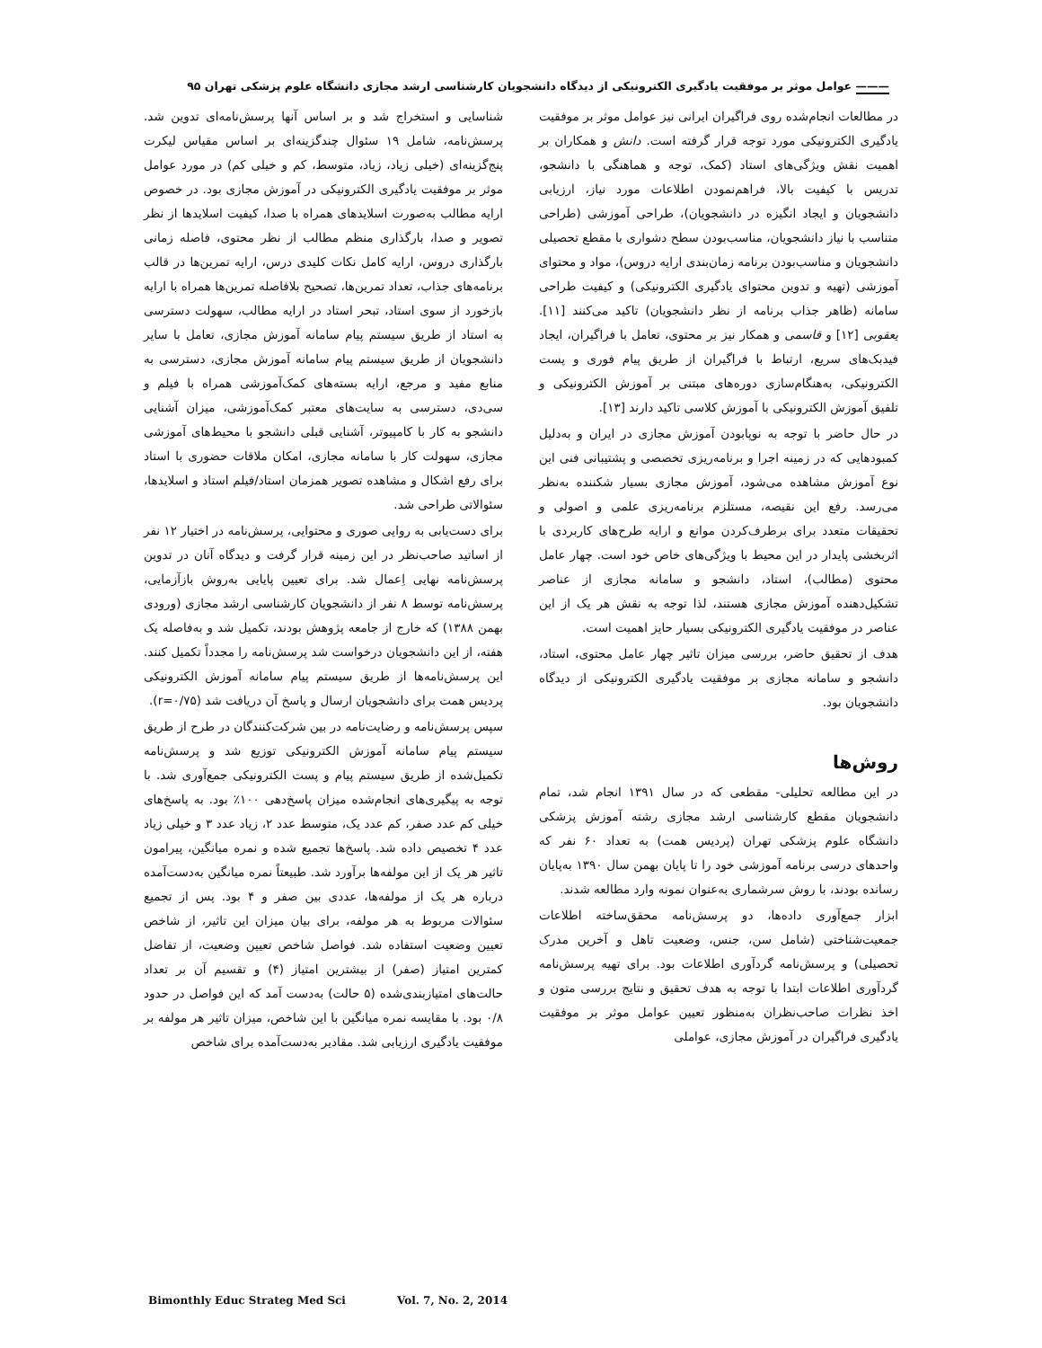——— عوامل موثر بر موفقیت یادگیری الکترونیکی از دیدگاه دانشجویان کارشناسی ارشد مجازی دانشگاه علوم پزشکی تهران ۹۵
در مطالعات انجام‌شده روی فراگیران ایرانی نیز عوامل موثر بر موفقیت یادگیری الکترونیکی مورد توجه قرار گرفته است. دانش و همکاران بر اهمیت نقش ویژگی‌های استاد (کمک، توجه و هماهنگی با دانشجو، تدریس با کیفیت بالا، فراهم‌نمودن اطلاعات مورد نیاز، ارزیابی دانشجویان و ایجاد انگیزه در دانشجویان)، طراحی آموزشی (طراحی متناسب با نیاز دانشجویان، مناسب‌بودن سطح دشواری با مقطع تحصیلی دانشجویان و مناسب‌بودن برنامه زمان‌بندی ارایه دروس)، مواد و محتوای آموزشی (تهیه و تدوین محتوای یادگیری الکترونیکی) و کیفیت طراحی سامانه (ظاهر جذاب برنامه از نظر دانشجویان) تاکید می‌کنند [۱۱]. یعقوبی [۱۲] و قاسمی و همکار نیز بر محتوی، تعامل با فراگیران، ایجاد فیدبک‌های سریع، ارتباط با فراگیران از طریق پیام فوری و پست الکترونیکی، به‌هنگام‌سازی دوره‌های مبتنی بر آموزش الکترونیکی و تلفیق آموزش الکترونیکی با آموزش کلاسی تاکید دارند [۱۳].
در حال حاضر با توجه به نوپابودن آموزش مجازی در ایران و به‌دلیل کمبودهایی که در زمینه اجرا و برنامه‌ریزی تخصصی و پشتیبانی فنی این نوع آموزش مشاهده می‌شود، آموزش مجازی بسیار شکننده به‌نظر می‌رسد. رفع این نقیصه، مستلزم برنامه‌ریزی علمی و اصولی و تحقیقات متعدد برای برطرف‌کردن موانع و ارایه طرح‌های کاربردی با اثربخشی پایدار در این محیط با ویژگی‌های خاص خود است. چهار عامل محتوی (مطالب)، استاد، دانشجو و سامانه مجازی از عناصر تشکیل‌دهنده آموزش مجازی هستند، لذا توجه به نقش هر یک از این عناصر در موفقیت یادگیری الکترونیکی بسیار حایز اهمیت است.
هدف از تحقیق حاضر، بررسی میزان تاثیر چهار عامل محتوی، استاد، دانشجو و سامانه مجازی بر موفقیت یادگیری الکترونیکی از دیدگاه دانشجویان بود.
روش‌ها
در این مطالعه تحلیلی- مقطعی که در سال ۱۳۹۱ انجام شد، تمام دانشجویان مقطع کارشناسی ارشد مجازی رشته آموزش پزشکی دانشگاه علوم پزشکی تهران (پردیس همت) به تعداد ۶۰ نفر که واحدهای درسی برنامه آموزشی خود را تا پایان بهمن سال ۱۳۹۰ به‌پایان رسانده بودند، با روش سرشماری به‌عنوان نمونه وارد مطالعه شدند.
ابزار جمع‌آوری داده‌ها، دو پرسش‌نامه محقق‌ساخته اطلاعات جمعیت‌شناختی (شامل سن، جنس، وضعیت تاهل و آخرین مدرک تحصیلی) و پرسش‌نامه گردآوری اطلاعات بود. برای تهیه پرسش‌نامه گردآوری اطلاعات ابتدا با توجه به هدف تحقیق و نتایج بررسی متون و اخذ نظرات صاحب‌نظران به‌منظور تعیین عوامل موثر بر موفقیت یادگیری فراگیران در آموزش مجازی، عواملی
شناسایی و استخراج شد و بر اساس آنها پرسش‌نامه‌ای تدوین شد. پرسش‌نامه، شامل ۱۹ سئوال چندگزینه‌ای بر اساس مقیاس لیکرت پنج‌گزینه‌ای (خیلی زیاد، زیاد، متوسط، کم و خیلی کم) در مورد عوامل موثر بر موفقیت یادگیری الکترونیکی در آموزش مجازی بود. در خصوص ارایه مطالب به‌صورت اسلایدهای همراه با صدا، کیفیت اسلایدها از نظر تصویر و صدا، بارگذاری منظم مطالب از نظر محتوی، فاصله زمانی بارگذاری دروس، ارایه کامل نکات کلیدی درس، ارایه تمرین‌ها در قالب برنامه‌های جذاب، تعداد تمرین‌ها، تصحیح بلافاصله تمرین‌ها همراه با ارایه بازخورد از سوی استاد، تبحر استاد در ارایه مطالب، سهولت دسترسی به استاد از طریق سیستم پیام سامانه آموزش مجازی، تعامل با سایر دانشجویان از طریق سیستم پیام سامانه آموزش مجازی، دسترسی به منابع مفید و مرجع، ارایه بسته‌های کمک‌آموزشی همراه با فیلم و سی‌دی، دسترسی به سایت‌های معتبر کمک‌آموزشی، میزان آشنایی دانشجو به کار با کامپیوتر، آشنایی قبلی دانشجو با محیط‌های آموزشی مجازی، سهولت کار با سامانه مجازی، امکان ملاقات حضوری با استاد برای رفع اشکال و مشاهده تصویر همزمان استاد/فیلم استاد و اسلایدها، سئوالاتی طراحی شد.
برای دست‌یابی به روایی صوری و محتوایی، پرسش‌نامه در اختیار ۱۲ نفر از اساتید صاحب‌نظر در این زمینه قرار گرفت و دیدگاه آنان در تدوین پرسش‌نامه نهایی اِعمال شد. برای تعیین پایایی به‌روش بازآزمایی، پرسش‌نامه توسط ۸ نفر از دانشجویان کارشناسی ارشد مجازی (ورودی بهمن ۱۳۸۸) که خارج از جامعه پژوهش بودند، تکمیل شد و به‌فاصله یک هفته، از این دانشجویان درخواست شد پرسش‌نامه را مجدداً تکمیل کنند. این پرسش‌نامه‌ها از طریق سیستم پیام سامانه آموزش الکترونیکی پردیس همت برای دانشجویان ارسال و پاسخ آن دریافت شد (r=۰/۷۵).
سپس پرسش‌نامه و رضایت‌نامه در بین شرکت‌کنندگان در طرح از طریق سیستم پیام سامانه آموزش الکترونیکی توزیع شد و پرسش‌نامه تکمیل‌شده از طریق سیستم پیام و پست الکترونیکی جمع‌آوری شد. با توجه به پیگیری‌های انجام‌شده میزان پاسخ‌دهی ۱۰۰٪ بود. به پاسخ‌های خیلی کم عدد صفر، کم عدد یک، متوسط عدد ۲، زیاد عدد ۳ و خیلی زیاد عدد ۴ تخصیص داده شد. پاسخ‌ها تجمیع شده و نمره میانگین، پیرامون تاثیر هر یک از این مولفه‌ها برآورد شد. طبیعتاً نمره میانگین به‌دست‌آمده درباره هر یک از مولفه‌ها، عددی بین صفر و ۴ بود. پس از تجمیع سئوالات مربوط به هر مولفه، برای بیان میزان این تاثیر، از شاخص تعیین وضعیت استفاده شد. فواصل شاخص تعیین وضعیت، از تفاضل کمترین امتیاز (صفر) از بیشترین امتیاز (۴) و تقسیم آن بر تعداد حالت‌های امتیازبندی‌شده (۵ حالت) به‌دست آمد که این فواصل در حدود ۰/۸ بود. با مقایسه نمره میانگین با این شاخص، میزان تاثیر هر مولفه بر موفقیت یادگیری ارزیابی شد. مقادیر به‌دست‌آمده برای شاخص
Bimonthly Educ Strateg Med Sci Vol. 7, No. 2, 2014